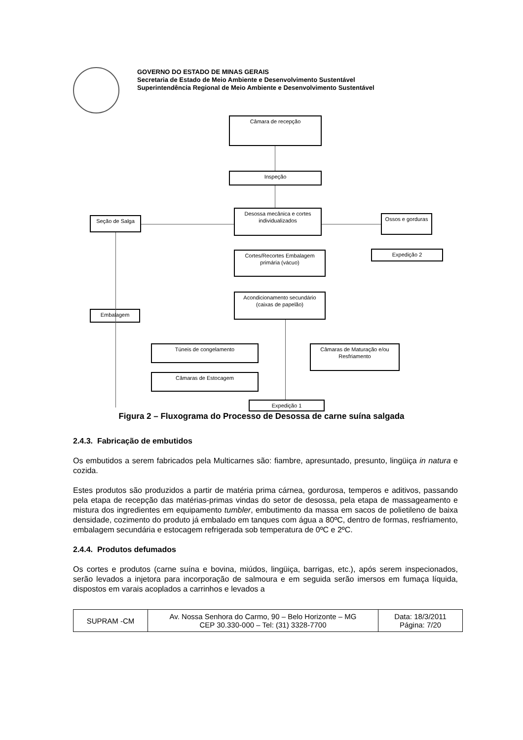GOVERNO DO ESTADO DE MINAS GERAIS
Secretaria de Estado de Meio Ambiente e Desenvolvimento Sustentável
Superintendência Regional de Meio Ambiente e Desenvolvimento Sustentável
Câmara de recepção
Inspeção
Desossa mecânica e cortes individualizados
Seção de Salga
Ossos e gorduras
Expedição 2
Cortes/Recortes Embalagem primária (vácuo)
Acondicionamento secundário (caixas de papelão)
Embalagem
Túneis de congelamento
Câmaras de Maturação e/ou Resfriamento
Câmaras de Estocagem
Expedição 1
Figura 2 – Fluxograma do Processo de Desossa de carne suína salgada
2.4.3. Fabricação de embutidos
Os embutidos a serem fabricados pela Multicarnes são: fiambre, apresuntado, presunto, lingüiça in natura e cozida.
Estes produtos são produzidos a partir de matéria prima cárnea, gordurosa, temperos e aditivos, passando pela etapa de recepção das matérias-primas vindas do setor de desossa, pela etapa de massageamento e mistura dos ingredientes em equipamento tumbler, embutimento da massa em sacos de polietileno de baixa densidade, cozimento do produto já embalado em tanques com água a 80ºC, dentro de formas, resfriamento, embalagem secundária e estocagem refrigerada sob temperatura de 0ºC e 2ºC.
2.4.4. Produtos defumados
Os cortes e produtos (carne suína e bovina, miúdos, lingüiça, barrigas, etc.), após serem inspecionados, serão levados a injetora para incorporação de salmoura e em seguida serão imersos em fumaça líquida, dispostos em varais acoplados a carrinhos e levados a
| SUPRAM -CM | Av. Nossa Senhora do Carmo, 90 – Belo Horizonte – MG CEP 30.330-000 – Tel: (31) 3328-7700 | Data: 18/3/2011 Página: 7/20 |